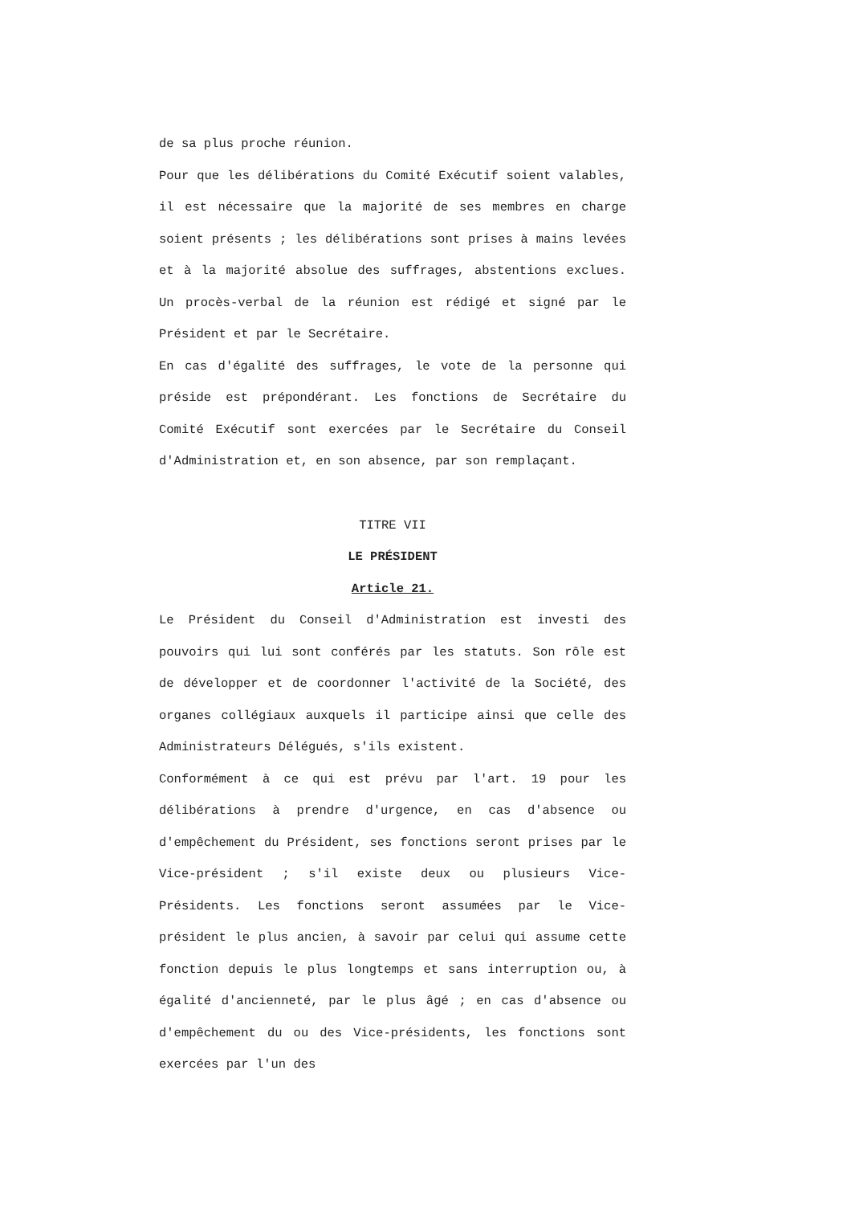de sa plus proche réunion.
Pour que les délibérations du Comité Exécutif soient valables, il est nécessaire que la majorité de ses membres en charge soient présents ; les délibérations sont prises à mains levées et à la majorité absolue des suffrages, abstentions exclues. Un procès-verbal de la réunion est rédigé et signé par le Président et par le Secrétaire.
En cas d'égalité des suffrages, le vote de la personne qui préside est prépondérant. Les fonctions de Secrétaire du Comité Exécutif sont exercées par le Secrétaire du Conseil d'Administration et, en son absence, par son remplaçant.
TITRE VII
LE PRÉSIDENT
Article 21.
Le Président du Conseil d'Administration est investi des pouvoirs qui lui sont conférés par les statuts. Son rôle est de développer et de coordonner l'activité de la Société, des organes collégiaux auxquels il participe ainsi que celle des Administrateurs Délégués, s'ils existent.
Conformément à ce qui est prévu par l'art. 19 pour les délibérations à prendre d'urgence, en cas d'absence ou d'empêchement du Président, ses fonctions seront prises par le Vice-président ; s'il existe deux ou plusieurs Vice-Présidents. Les fonctions seront assumées par le Vice-président le plus ancien, à savoir par celui qui assume cette fonction depuis le plus longtemps et sans interruption ou, à égalité d'ancienneté, par le plus âgé ; en cas d'absence ou d'empêchement du ou des Vice-présidents, les fonctions sont exercées par l'un des